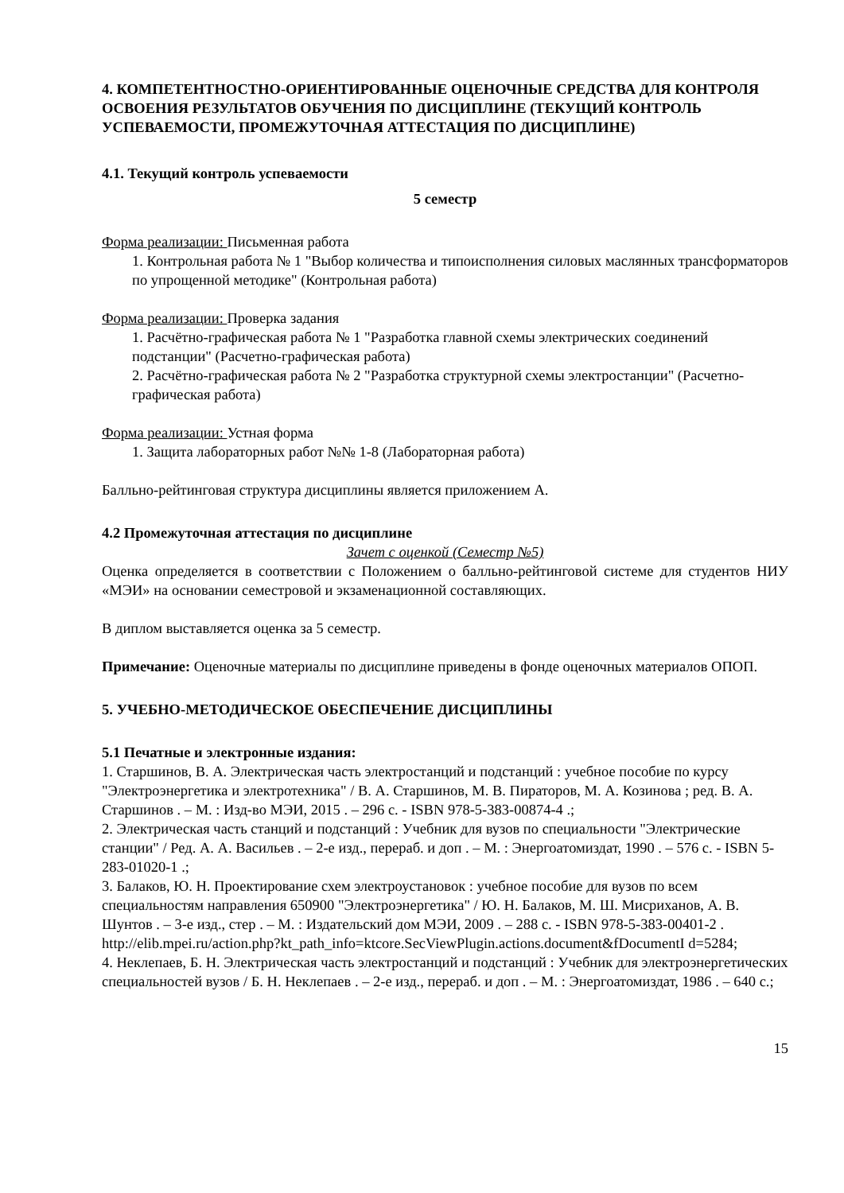4. КОМПЕТЕНТНОСТНО-ОРИЕНТИРОВАННЫЕ ОЦЕНОЧНЫЕ СРЕДСТВА ДЛЯ КОНТРОЛЯ ОСВОЕНИЯ РЕЗУЛЬТАТОВ ОБУЧЕНИЯ ПО ДИСЦИПЛИНЕ (ТЕКУЩИЙ КОНТРОЛЬ УСПЕВАЕМОСТИ, ПРОМЕЖУТОЧНАЯ АТТЕСТАЦИЯ ПО ДИСЦИПЛИНЕ)
4.1. Текущий контроль успеваемости
5 семестр
Форма реализации: Письменная работа
1. Контрольная работа № 1 "Выбор количества и типоисполнения силовых маслянных трансформаторов по упрощенной методике" (Контрольная работа)
Форма реализации: Проверка задания
1. Расчётно-графическая работа № 1 "Разработка главной схемы электрических соединений подстанции" (Расчетно-графическая работа)
2. Расчётно-графическая работа № 2 "Разработка структурной схемы электростанции" (Расчетно-графическая работа)
Форма реализации: Устная форма
1. Защита лабораторных работ №№ 1-8 (Лабораторная работа)
Балльно-рейтинговая структура дисциплины является приложением А.
4.2 Промежуточная аттестация по дисциплине
Зачет с оценкой (Семестр №5)
Оценка определяется в соответствии с Положением о балльно-рейтинговой системе для студентов НИУ «МЭИ» на основании семестровой и экзаменационной составляющих.
В диплом выставляется оценка за 5 семестр.
Примечание: Оценочные материалы по дисциплине приведены в фонде оценочных материалов ОПОП.
5. УЧЕБНО-МЕТОДИЧЕСКОЕ ОБЕСПЕЧЕНИЕ ДИСЦИПЛИНЫ
5.1 Печатные и электронные издания:
1. Старшинов, В. А. Электрическая часть электростанций и подстанций : учебное пособие по курсу "Электроэнергетика и электротехника" / В. А. Старшинов, М. В. Пираторов, М. А. Козинова ; ред. В. А. Старшинов . – М. : Изд-во МЭИ, 2015 . – 296 с. - ISBN 978-5-383-00874-4 .;
2. Электрическая часть станций и подстанций : Учебник для вузов по специальности "Электрические станции" / Ред. А. А. Васильев . – 2-е изд., перераб. и доп . – М. : Энергоатомиздат, 1990 . – 576 с. - ISBN 5-283-01020-1 .;
3. Балаков, Ю. Н. Проектирование схем электроустановок : учебное пособие для вузов по всем специальностям направления 650900 "Электроэнергетика" / Ю. Н. Балаков, М. Ш. Мисриханов, А. В. Шунтов . – 3-е изд., стер . – М. : Издательский дом МЭИ, 2009 . – 288 с. - ISBN 978-5-383-00401-2 .
http://elib.mpei.ru/action.php?kt_path_info=ktcore.SecViewPlugin.actions.document&fDocumentI d=5284;
4. Неклепаев, Б. Н. Электрическая часть электростанций и подстанций : Учебник для электроэнергетических специальностей вузов / Б. Н. Неклепаев . – 2-е изд., перераб. и доп . – М. : Энергоатомиздат, 1986 . – 640 с.;
15